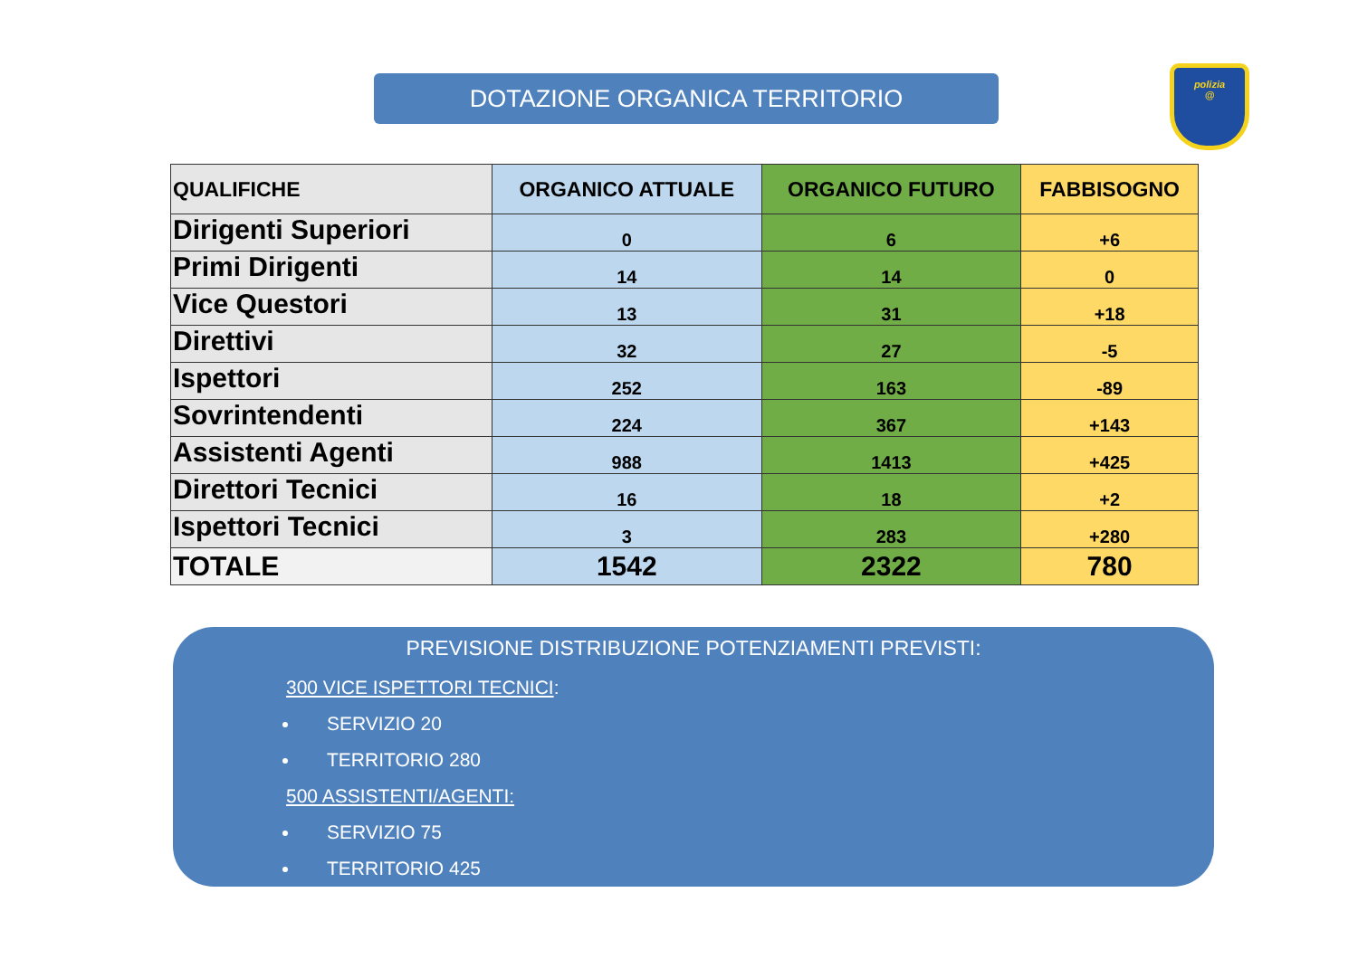DOTAZIONE ORGANICA TERRITORIO
polizia
@
| QUALIFICHE | ORGANICO ATTUALE | ORGANICO FUTURO | FABBISOGNO |
| --- | --- | --- | --- |
| Dirigenti Superiori | 0 | 6 | +6 |
| Primi Dirigenti | 14 | 14 | 0 |
| Vice Questori | 13 | 31 | +18 |
| Direttivi | 32 | 27 | -5 |
| Ispettori | 252 | 163 | -89 |
| Sovrintendenti | 224 | 367 | +143 |
| Assistenti Agenti | 988 | 1413 | +425 |
| Direttori Tecnici | 16 | 18 | +2 |
| Ispettori Tecnici | 3 | 283 | +280 |
| TOTALE | 1542 | 2322 | 780 |
PREVISIONE DISTRIBUZIONE POTENZIAMENTI PREVISTI:
300 VICE ISPETTORI TECNICI:
SERVIZIO 20
TERRITORIO 280
500 ASSISTENTI/AGENTI:
SERVIZIO 75
TERRITORIO 425